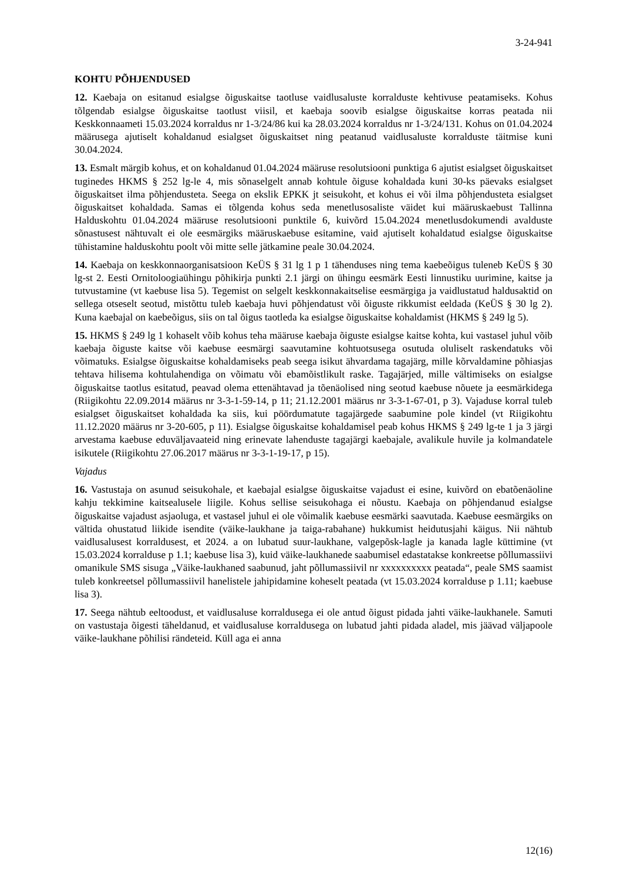3-24-941
KOHTU PÕHJENDUSED
12. Kaebaja on esitanud esialgse õiguskaitse taotluse vaidlusaluste korralduste kehtivuse peatamiseks. Kohus tõlgendab esialgse õiguskaitse taotlust viisil, et kaebaja soovib esialgse õiguskaitse korras peatada nii Keskkonnaameti 15.03.2024 korraldus nr 1-3/24/86 kui ka 28.03.2024 korraldus nr 1-3/24/131. Kohus on 01.04.2024 määrusega ajutiselt kohaldanud esialgset õiguskaitset ning peatanud vaidlusaluste korralduste täitmise kuni 30.04.2024.
13. Esmalt märgib kohus, et on kohaldanud 01.04.2024 määruse resolutsiooni punktiga 6 ajutist esialgset õiguskaitset tuginedes HKMS § 252 lg-le 4, mis sõnaselgelt annab kohtule õiguse kohaldada kuni 30-ks päevaks esialgset õiguskaitset ilma põhjendusteta. Seega on ekslik EPKK jt seisukoht, et kohus ei või ilma põhjendusteta esialgset õiguskaitset kohaldada. Samas ei tõlgenda kohus seda menetlusosaliste väidet kui määruskaebust Tallinna Halduskohtu 01.04.2024 määruse resolutsiooni punktile 6, kuivõrd 15.04.2024 menetlusdokumendi avalduste sõnastusest nähtuvalt ei ole eesmärgiks määruskaebuse esitamine, vaid ajutiselt kohaldatud esialgse õiguskaitse tühistamine halduskohtu poolt või mitte selle jätkamine peale 30.04.2024.
14. Kaebaja on keskkonnaorganisatsioon KeÜS § 31 lg 1 p 1 tähenduses ning tema kaebeõigus tuleneb KeÜS § 30 lg-st 2. Eesti Ornitoloogiaühingu põhikirja punkti 2.1 järgi on ühingu eesmärk Eesti linnustiku uurimine, kaitse ja tutvustamine (vt kaebuse lisa 5). Tegemist on selgelt keskkonnakaitselise eesmärgiga ja vaidlustatud haldusaktid on sellega otseselt seotud, mistõttu tuleb kaebaja huvi põhjendatust või õiguste rikkumist eeldada (KeÜS § 30 lg 2). Kuna kaebajal on kaebeõigus, siis on tal õigus taotleda ka esialgse õiguskaitse kohaldamist (HKMS § 249 lg 5).
15. HKMS § 249 lg 1 kohaselt võib kohus teha määruse kaebaja õiguste esialgse kaitse kohta, kui vastasel juhul võib kaebaja õiguste kaitse või kaebuse eesmärgi saavutamine kohtuotsusega osutuda oluliselt raskendatuks või võimatuks. Esialgse õiguskaitse kohaldamiseks peab seega isikut ähvardama tagajärg, mille kõrvaldamine põhiasjas tehtava hilisema kohtulahendiga on võimatu või ebamõistlikult raske. Tagajärjed, mille vältimiseks on esialgse õiguskaitse taotlus esitatud, peavad olema ettenähtavad ja tõenäolised ning seotud kaebuse nõuete ja eesmärkidega (Riigikohtu 22.09.2014 määrus nr 3-3-1-59-14, p 11; 21.12.2001 määrus nr 3-3-1-67-01, p 3). Vajaduse korral tuleb esialgset õiguskaitset kohaldada ka siis, kui pöördumatute tagajärgede saabumine pole kindel (vt Riigikohtu 11.12.2020 määrus nr 3-20-605, p 11). Esialgse õiguskaitse kohaldamisel peab kohus HKMS § 249 lg-te 1 ja 3 järgi arvestama kaebuse eduväljavaateid ning erinevate lahenduste tagajärgi kaebajale, avalikule huvile ja kolmandatele isikutele (Riigikohtu 27.06.2017 määrus nr 3-3-1-19-17, p 15).
Vajadus
16. Vastustaja on asunud seisukohale, et kaebajal esialgse õiguskaitse vajadust ei esine, kuivõrd on ebatõenäoline kahju tekkimine kaitsealusele liigile. Kohus sellise seisukohaga ei nõustu. Kaebaja on põhjendanud esialgse õiguskaitse vajadust asjaoluga, et vastasel juhul ei ole võimalik kaebuse eesmärki saavutada. Kaebuse eesmärgiks on vältida ohustatud liikide isendite (väike-laukhane ja taiga-rabahane) hukkumist heidutusjahi käigus. Nii nähtub vaidlusalusest korraldusest, et 2024. a on lubatud suur-laukhane, valgepõsk-lagle ja kanada lagle küttimine (vt 15.03.2024 korralduse p 1.1; kaebuse lisa 3), kuid väike-laukhanede saabumisel edastatakse konkreetse põllumassiivi omanikule SMS sisuga „Väike-laukhaned saabunud, jaht põllumassiivil nr xxxxxxxxxx peatada“, peale SMS saamist tuleb konkreetsel põllumassiivil hanelistele jahipidamine koheselt peatada (vt 15.03.2024 korralduse p 1.11; kaebuse lisa 3).
17. Seega nähtub eeltoodust, et vaidlusaluse korraldusega ei ole antud õigust pidada jahti väike-laukhanele. Samuti on vastustaja õigesti täheldanud, et vaidlusaluse korraldusega on lubatud jahti pidada aladel, mis jäävad väljapoole väike-laukhane põhilisi rändeteid. Küll aga ei anna
12(16)